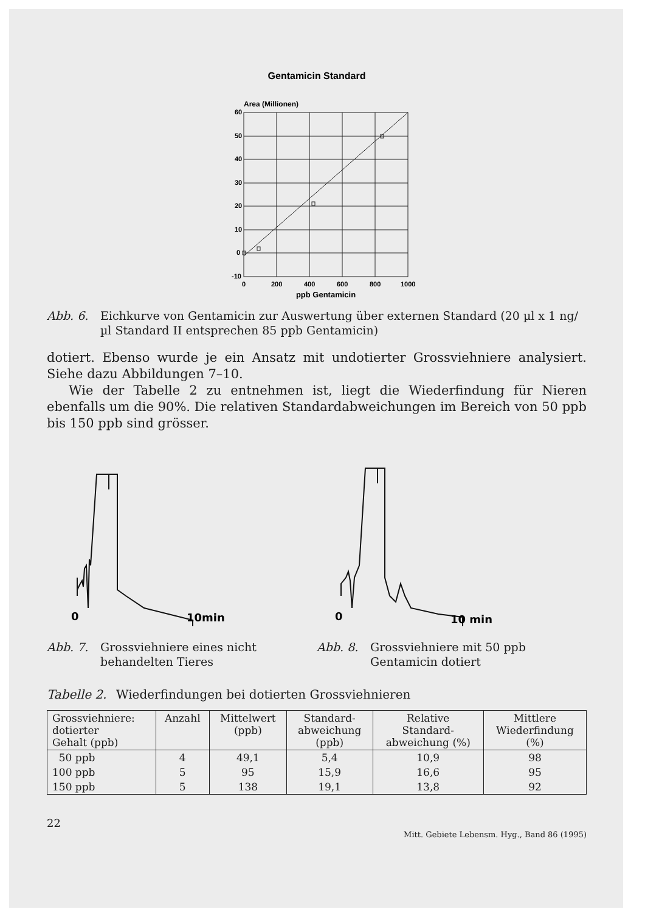Gentamicin Standard
Area (Millionen)
60
50
40
30
20
10
0
-10
0
200
400
600
800
1000
ppb Gentamicin
Abb. 6. Eichkurve von Gentamicin zur Auswertung über externen Standard (20 µl x 1 ng/µl Standard II entsprechen 85 ppb Gentamicin)
dotiert. Ebenso wurde je ein Ansatz mit undotierter Grossviehniere analysiert. Siehe dazu Abbildungen 7–10.
Wie der Tabelle 2 zu entnehmen ist, liegt die Wiederfindung für Nieren ebenfalls um die 90%. Die relativen Standardabweichungen im Bereich von 50 ppb bis 150 ppb sind grösser.
0
10min
Abb. 7. Grossviehniere eines nicht behandelten Tieres
0
10 min
Abb. 8. Grossviehniere mit 50 ppb Gentamicin dotiert
Tabelle 2. Wiederfindungen bei dotierten Grossviehnieren
| Grossviehniere: dotierter Gehalt (ppb) | Anzahl | Mittelwert (ppb) | Standard- abweichung (ppb) | Relative Standard- abweichung (%) | Mittlere Wiederfindung (%) |
| --- | --- | --- | --- | --- | --- |
| 50 ppb | 4 | 49,1 | 5,4 | 10,9 | 98 |
| 100 ppb | 5 | 95 | 15,9 | 16,6 | 95 |
| 150 ppb | 5 | 138 | 19,1 | 13,8 | 92 |
22 Mitt. Gebiete Lebensm. Hyg., Band 86 (1995)